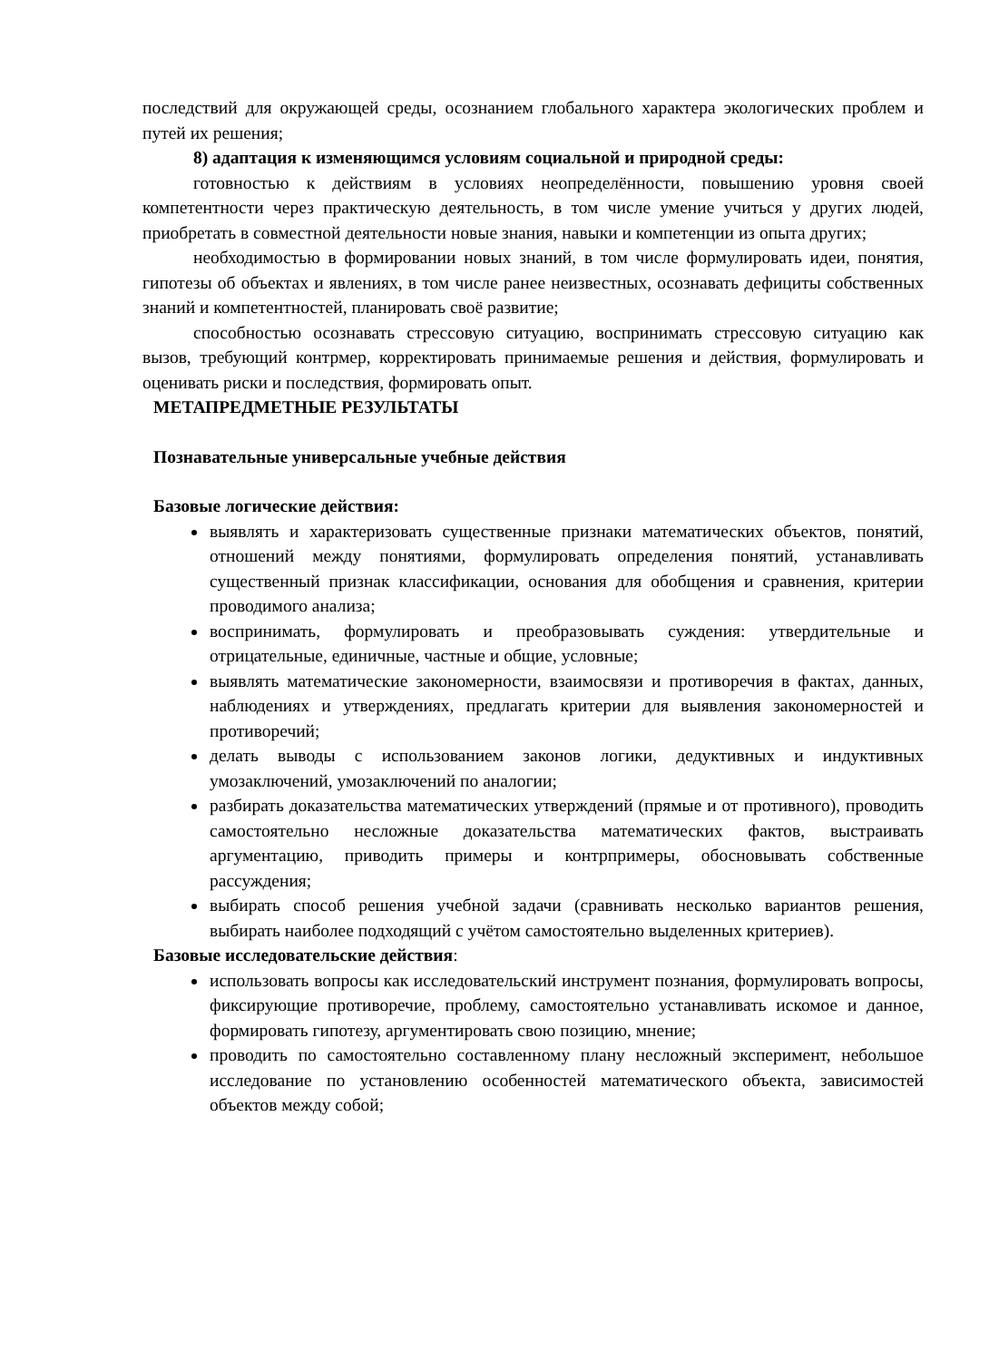последствий для окружающей среды, осознанием глобального характера экологических проблем и путей их решения;
8) адаптация к изменяющимся условиям социальной и природной среды:
готовностью к действиям в условиях неопределённости, повышению уровня своей компетентности через практическую деятельность, в том числе умение учиться у других людей, приобретать в совместной деятельности новые знания, навыки и компетенции из опыта других;
необходимостью в формировании новых знаний, в том числе формулировать идеи, понятия, гипотезы об объектах и явлениях, в том числе ранее неизвестных, осознавать дефициты собственных знаний и компетентностей, планировать своё развитие;
способностью осознавать стрессовую ситуацию, воспринимать стрессовую ситуацию как вызов, требующий контрмер, корректировать принимаемые решения и действия, формулировать и оценивать риски и последствия, формировать опыт.
МЕТАПРЕДМЕТНЫЕ РЕЗУЛЬТАТЫ
Познавательные универсальные учебные действия
Базовые логические действия:
выявлять и характеризовать существенные признаки математических объектов, понятий, отношений между понятиями, формулировать определения понятий, устанавливать существенный признак классификации, основания для обобщения и сравнения, критерии проводимого анализа;
воспринимать, формулировать и преобразовывать суждения: утвердительные и отрицательные, единичные, частные и общие, условные;
выявлять математические закономерности, взаимосвязи и противоречия в фактах, данных, наблюдениях и утверждениях, предлагать критерии для выявления закономерностей и противоречий;
делать выводы с использованием законов логики, дедуктивных и индуктивных умозаключений, умозаключений по аналогии;
разбирать доказательства математических утверждений (прямые и от противного), проводить самостоятельно несложные доказательства математических фактов, выстраивать аргументацию, приводить примеры и контрпримеры, обосновывать собственные рассуждения;
выбирать способ решения учебной задачи (сравнивать несколько вариантов решения, выбирать наиболее подходящий с учётом самостоятельно выделенных критериев).
Базовые исследовательские действия:
использовать вопросы как исследовательский инструмент познания, формулировать вопросы, фиксирующие противоречие, проблему, самостоятельно устанавливать искомое и данное, формировать гипотезу, аргументировать свою позицию, мнение;
проводить по самостоятельно составленному плану несложный эксперимент, небольшое исследование по установлению особенностей математического объекта, зависимостей объектов между собой;